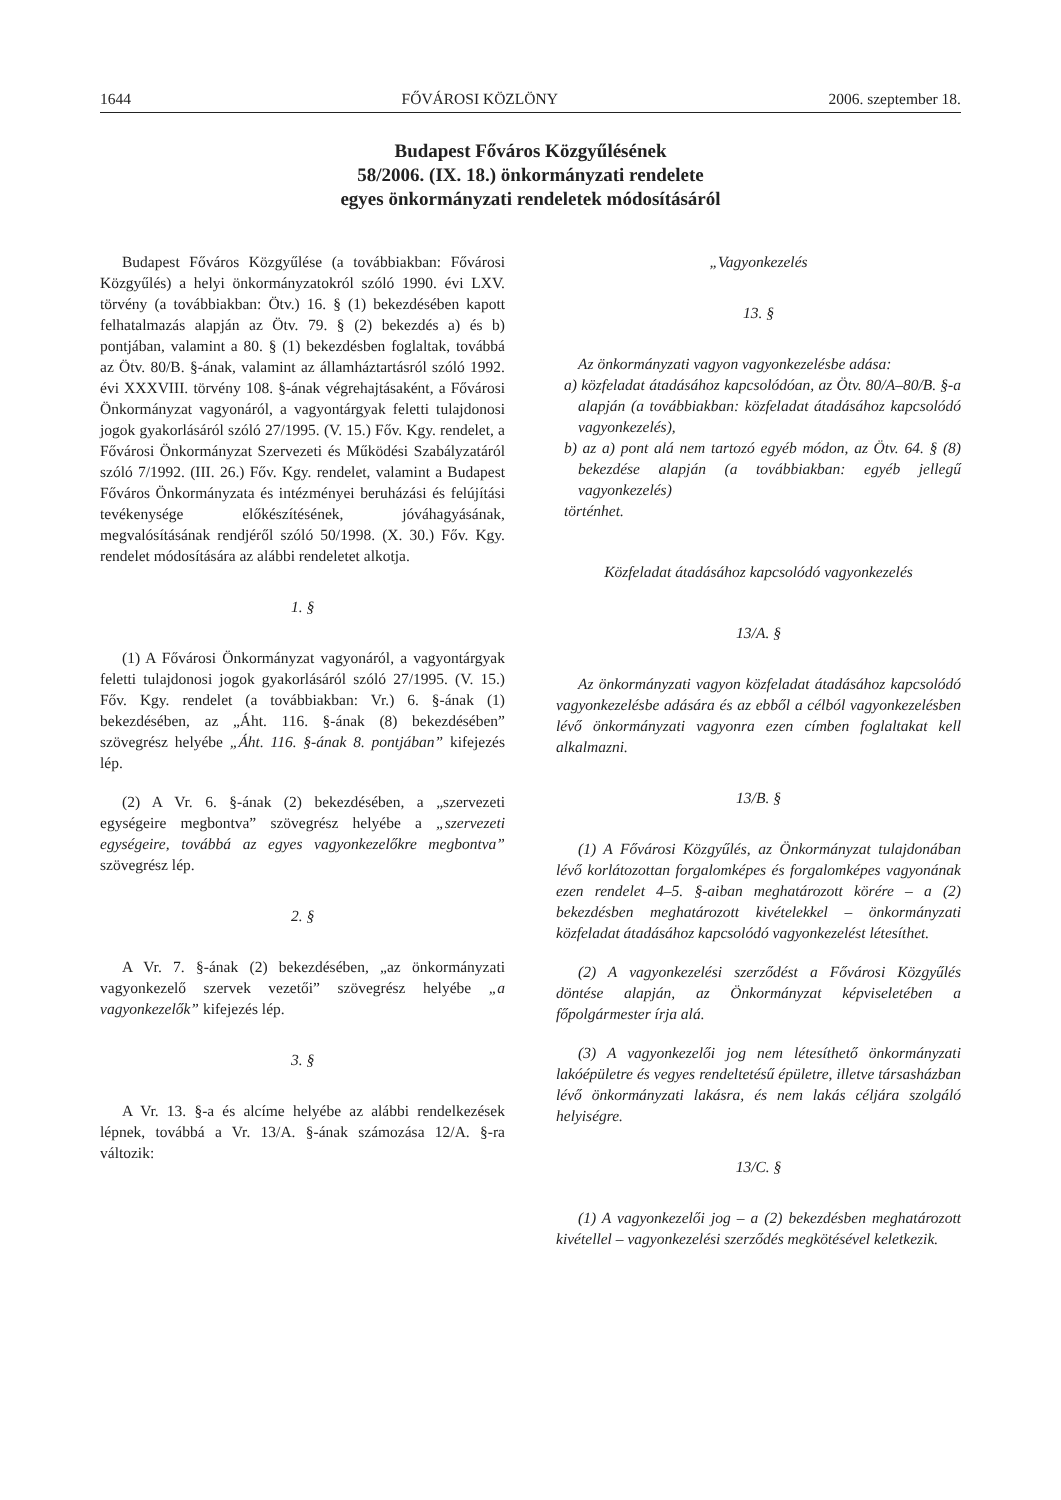1644 FŐVÁROSI KÖZLÖNY 2006. szeptember 18.
Budapest Főváros Közgyűlésének
58/2006. (IX. 18.) önkormányzati rendelete
egyes önkormányzati rendeletek módosításáról
Budapest Főváros Közgyűlése (a továbbiakban: Fővárosi Közgyűlés) a helyi önkormányzatokról szóló 1990. évi LXV. törvény (a továbbiakban: Ötv.) 16. § (1) bekezdésében kapott felhatalmazás alapján az Ötv. 79. § (2) bekezdés a) és b) pontjában, valamint a 80. § (1) bekezdésben foglaltak, továbbá az Ötv. 80/B. §-ának, valamint az államháztartásról szóló 1992. évi XXXVIII. törvény 108. §-ának végrehajtásaként, a Fővárosi Önkormányzat vagyonáról, a vagyontárgyak feletti tulajdonosi jogok gyakorlásáról szóló 27/1995. (V. 15.) Főv. Kgy. rendelet, a Fővárosi Önkormányzat Szervezeti és Működési Szabályzatáról szóló 7/1992. (III. 26.) Főv. Kgy. rendelet, valamint a Budapest Főváros Önkormányzata és intézményei beruházási és felújítási tevékenysége előkészítésének, jóváhagyásának, megvalósításának rendjéről szóló 50/1998. (X. 30.) Főv. Kgy. rendelet módosítására az alábbi rendeletet alkotja.
1. §
(1) A Fővárosi Önkormányzat vagyonáról, a vagyontárgyak feletti tulajdonosi jogok gyakorlásáról szóló 27/1995. (V. 15.) Főv. Kgy. rendelet (a továbbiakban: Vr.) 6. §-ának (1) bekezdésében, az „Áht. 116. §-ának (8) bekezdésében” szövegrész helyébe „Áht. 116. §-ának 8. pontjában” kifejezés lép.
(2) A Vr. 6. §-ának (2) bekezdésében, a „szervezeti egységeire megbontva” szövegrész helyébe a „szervezeti egységeire, továbbá az egyes vagyonkezelőkre megbontva” szövegrész lép.
2. §
A Vr. 7. §-ának (2) bekezdésében, „az önkormányzati vagyonkezelő szervek vezetői” szövegrész helyébe „a vagyonkezelők” kifejezés lép.
3. §
A Vr. 13. §-a és alcíme helyébe az alábbi rendelkezések lépnek, továbbá a Vr. 13/A. §-ának számozása 12/A. §-ra változik:
„Vagyonkezelés
13. §
Az önkormányzati vagyon vagyonkezelésbe adása:
a) közfeladat átadásához kapcsolódóan, az Ötv. 80/A–80/B. §-a alapján (a továbbiakban: közfeladat átadásához kapcsolódó vagyonkezelés),
b) az a) pont alá nem tartozó egyéb módon, az Ötv. 64. § (8) bekezdése alapján (a továbbiakban: egyéb jellegű vagyonkezelés)
történhet.
Közfeladat átadásához kapcsolódó vagyonkezelés
13/A. §
Az önkormányzati vagyon közfeladat átadásához kapcsolódó vagyonkezelésbe adására és az ebből a célból vagyonkezelésben lévő önkormányzati vagyonra ezen címben foglaltakat kell alkalmazni.
13/B. §
(1) A Fővárosi Közgyűlés, az Önkormányzat tulajdonában lévő korlátozottan forgalomképes és forgalomképes vagyonának ezen rendelet 4–5. §-aiban meghatározott körére – a (2) bekezdésben meghatározott kivételekkel – önkormányzati közfeladat átadásához kapcsolódó vagyonkezelést létesíthet.
(2) A vagyonkezelési szerződést a Fővárosi Közgyűlés döntése alapján, az Önkormányzat képviseletében a főpolgármester írja alá.
(3) A vagyonkezelői jog nem létesíthető önkormányzati lakóépületre és vegyes rendeltetésű épületre, illetve társasházban lévő önkormányzati lakásra, és nem lakás céljára szolgáló helyiségre.
13/C. §
(1) A vagyonkezelői jog – a (2) bekezdésben meghatározott kivétellel – vagyonkezelési szerződés megkötésével keletkezik.